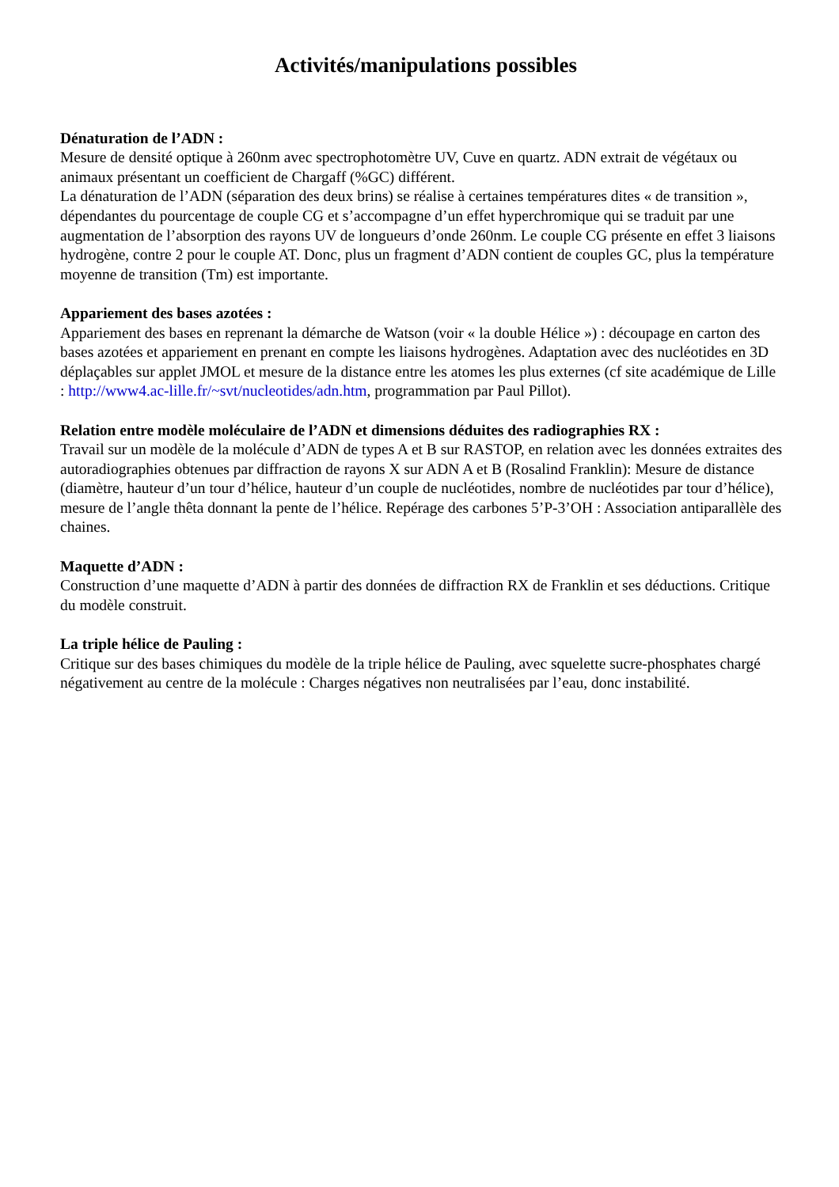Activités/manipulations possibles
Dénaturation de l’ADN :
Mesure de densité optique à 260nm avec spectrophotomètre UV, Cuve en quartz. ADN extrait de végétaux ou animaux présentant un coefficient de Chargaff (%GC) différent.
La dénaturation de l’ADN (séparation des deux brins) se réalise à certaines températures dites « de transition », dépendantes du pourcentage de couple CG et s’accompagne d’un effet hyperchromique qui se traduit par une augmentation de l’absorption des rayons UV de longueurs d’onde 260nm. Le couple CG présente en effet 3 liaisons hydrogène, contre 2 pour le couple AT. Donc, plus un fragment d’ADN contient de couples GC, plus la température moyenne de transition (Tm) est importante.
Appariement des bases azotées :
Appariement des bases en reprenant la démarche de Watson (voir « la double Hélice ») : découpage en carton des bases azotées et appariement en prenant en compte les liaisons hydrogènes. Adaptation avec des nucléotides en 3D déplaçables sur applet JMOL et mesure de la distance entre les atomes les plus externes (cf site académique de Lille : http://www4.ac-lille.fr/~svt/nucleotides/adn.htm, programmation par Paul Pillot).
Relation entre modèle moléculaire de l’ADN et dimensions déduites des radiographies RX :
Travail sur un modèle de la molécule d’ADN de types A et B sur RASTOP, en relation avec les données extraites des autoradiographies obtenues par diffraction de rayons X sur ADN A et B (Rosalind Franklin): Mesure de distance (diamètre, hauteur d’un tour d’hélice, hauteur d’un couple de nucléotides, nombre de nucléotides par tour d’hélice), mesure de l’angle thêta donnant la pente de l’hélice. Repérage des carbones 5’P-3’OH : Association antiparallèle des chaines.
Maquette d’ADN :
Construction d’une maquette d’ADN à partir des données de diffraction RX de Franklin et ses déductions. Critique du modèle construit.
La triple hélice de Pauling :
Critique sur des bases chimiques du modèle de la triple hélice de Pauling, avec squelette sucre-phosphates chargé négativement au centre de la molécule : Charges négatives non neutralisées par l’eau, donc instabilité.